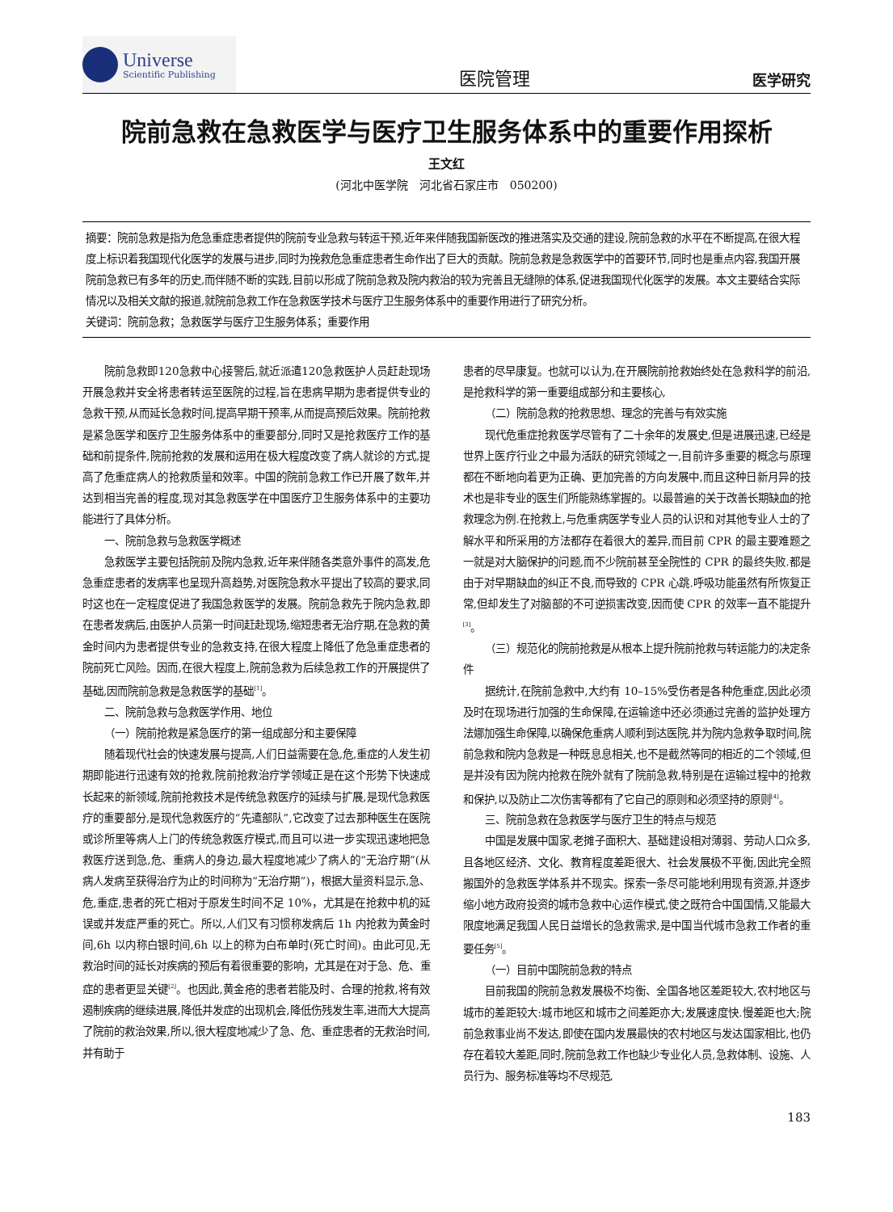Universe
Scientific Publishing
医院管理
医学研究
院前急救在急救医学与医疗卫生服务体系中的重要作用探析
王文红
(河北中医学院　河北省石家庄市　050200)
摘要：院前急救是指为危急重症患者提供的院前专业急救与转运干预,近年来伴随我国新医改的推进落实及交通的建设,院前急救的水平在不断提高,在很大程度上标识着我国现代化医学的发展与进步,同时为挽救危急重症患者生命作出了巨大的贡献。院前急救是急救医学中的首要环节,同时也是重点内容,我国开展院前急救已有多年的历史,而伴随不断的实践,目前以形成了院前急救及院内救治的较为完善且无缝隙的体系,促进我国现代化医学的发展。本文主要结合实际情况以及相关文献的报道,就院前急救工作在急救医学技术与医疗卫生服务体系中的重要作用进行了研究分析。
关键词：院前急救；急救医学与医疗卫生服务体系；重要作用
院前急救即120急救中心接警后,就近派遣120急救医护人员赶赴现场开展急救并安全将患者转运至医院的过程,旨在患病早期为患者提供专业的急救干预,从而延长急救时间,提高早期干预率,从而提高预后效果。院前抢救是紧急医学和医疗卫生服务体系中的重要部分,同时又是抢救医疗工作的基础和前提条件,院前抢救的发展和运用在极大程度改变了病人就诊的方式,提高了危重症病人的抢救质量和效率。中国的院前急救工作已开展了数年,并达到相当完善的程度,现对其急救医学在中国医疗卫生服务体系中的主要功能进行了具体分析。
一、院前急救与急救医学概述
急救医学主要包括院前及院内急救,近年来伴随各类意外事件的高发,危急重症患者的发病率也呈现升高趋势,对医院急救水平提出了较高的要求,同时这也在一定程度促进了我国急救医学的发展。院前急救先于院内急救,即在患者发病后,由医护人员第一时间赶赴现场,缩短患者无治疗期,在急救的黄金时间内为患者提供专业的急救支持,在很大程度上降低了危急重症患者的院前死亡风险。因而,在很大程度上,院前急救为后续急救工作的开展提供了基础,因而院前急救是急救医学的基础<sup>[1]</sup>。
二、院前急救与急救医学作用、地位
（一）院前抢救是紧急医疗的第一组成部分和主要保障
随着现代社会的快速发展与提高,人们日益需要在急,危,重症的人发生初期即能进行迅速有效的抢救,院前抢救治疗学领域正是在这个形势下快速成长起来的新领域,院前抢救技术是传统急救医疗的延续与扩展,是现代急救医疗的重要部分,是现代急救医疗的“先遣部队”,它改变了过去那种医生在医院或诊所里等病人上门的传统急救医疗模式,而且可以进一步实现迅速地把急救医疗送到急,危、重病人的身边,最大程度地减少了病人的“无治疗期”(从病人发病至获得治疗为止的时间称为“无治疗期”)，根据大量资料显示,急、危,重症,患者的死亡相对于原发生时间不足 10%，尤其是在抢救中机的延误或并发症严重的死亡。所以,人们又有习惯称发病后 1h 内抢救为黄金时间,6h 以内称白银时间,6h 以上的称为白布单时(死亡时间)。由此可见,无救治时间的延长对疾病的预后有着很重要的影响，尤其是在对于急、危、重症的患者更显关键<sup>[2]</sup>。也因此,黄金疮的患者若能及时、合理的抢救,将有效遏制疾病的继续进展,降低并发症的出现机会,降低伤残发生率,进而大大提高了院前的救治效果,所以,很大程度地减少了急、危、重症患者的无救治时间,并有助于
患者的尽早康复。也就可以认为,在开展院前抢救始终处在急救科学的前沿,是抢救科学的第一重要组成部分和主要核心,
（二）院前急救的抢救思想、理念的完善与有效实施
现代危重症抢救医学尽管有了二十余年的发展史,但是进展迅速,已经是世界上医疗行业之中最为活跃的研究领域之一,目前许多重要的概念与原理都在不断地向着更为正确、更加完善的方向发展中,而且这种日新月异的技术也是非专业的医生们所能熟练掌握的。以最普遍的关于改善长期缺血的抢救理念为例.在抢救上,与危重病医学专业人员的认识和对其他专业人士的了解水平和所采用的方法都存在着很大的差异,而目前 CPR 的最主要难题之一就是对大脑保护的问题,而不少院前甚至全院性的 CPR 的最终失败.都是由于对早期缺血的纠正不良,而导致的 CPR 心跳.呼吸功能虽然有所恢复正常,但却发生了对脑部的不可逆损害改变,因而使 CPR 的效率一直不能提升<sup>[3]</sup>。
（三）规范化的院前抢救是从根本上提升院前抢救与转运能力的决定条件
据统计,在院前急救中,大约有 10–15%受伤者是各种危重症,因此必须及时在现场进行加强的生命保障,在运输途中还必须通过完善的监护处理方法娜加强生命保障,以确保危重病人顺利到达医院,并为院内急救争取时间,院前急救和院内急救是一种既息息相关,也不是截然等同的相近的二个领域,但是并没有因为院内抢救在院外就有了院前急救,特别是在运输过程中的抢救和保护,以及防止二次伤害等都有了它自己的原则和必须坚持的原则<sup>[4]</sup>。
三、院前急救在急救医学与医疗卫生的特点与规范
中国是发展中国家,老摊子面积大、基础建设相对薄弱、劳动人口众多,且各地区经济、文化、教育程度差距很大、社会发展极不平衡,因此完全照搬国外的急救医学体系并不现实。探索一条尽可能地利用现有资源,并逐步缩小地方政府投资的城市急救中心运作模式,使之既符合中国国情,又能最大限度地满足我国人民日益增长的急救需求,是中国当代城市急救工作者的重要任务<sup>[5]</sup>。
（一）目前中国院前急救的特点
目前我国的院前急救发展极不均衡、全国各地区差距较大,农村地区与城市的差距较大:城市地区和城市之间差距亦大;发展速度快.慢差距也大;院前急救事业尚不发达,即使在国内发展最快的农村地区与发达国家相比,也仍存在着较大差距,同时,院前急救工作也缺少专业化人员,急救体制、设施、人员行为、服务标准等均不尽规范,
183